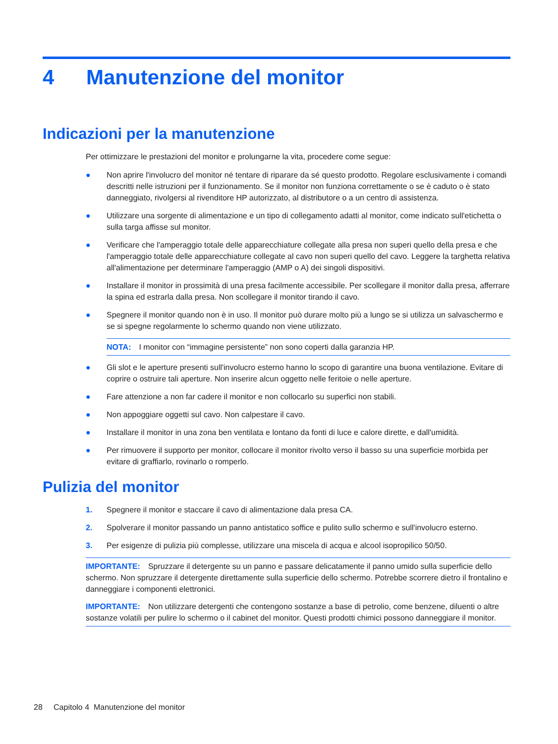4 Manutenzione del monitor
Indicazioni per la manutenzione
Per ottimizzare le prestazioni del monitor e prolungarne la vita, procedere come segue:
● Non aprire l'involucro del monitor né tentare di riparare da sé questo prodotto. Regolare esclusivamente i comandi descritti nelle istruzioni per il funzionamento. Se il monitor non funziona correttamente o se è caduto o è stato danneggiato, rivolgersi al rivenditore HP autorizzato, al distributore o a un centro di assistenza.
● Utilizzare una sorgente di alimentazione e un tipo di collegamento adatti al monitor, come indicato sull'etichetta o sulla targa affisse sul monitor.
● Verificare che l'amperaggio totale delle apparecchiature collegate alla presa non superi quello della presa e che l'amperaggio totale delle apparecchiature collegate al cavo non superi quello del cavo. Leggere la targhetta relativa all'alimentazione per determinare l'amperaggio (AMP o A) dei singoli dispositivi.
● Installare il monitor in prossimità di una presa facilmente accessibile. Per scollegare il monitor dalla presa, afferrare la spina ed estrarla dalla presa. Non scollegare il monitor tirando il cavo.
● Spegnere il monitor quando non è in uso. Il monitor può durare molto più a lungo se si utilizza un salvaschermo e se si spegne regolarmente lo schermo quando non viene utilizzato.
NOTA: I monitor con “immagine persistente” non sono coperti dalla garanzia HP.
● Gli slot e le aperture presenti sull'involucro esterno hanno lo scopo di garantire una buona ventilazione. Evitare di coprire o ostruire tali aperture. Non inserire alcun oggetto nelle feritoie o nelle aperture.
● Fare attenzione a non far cadere il monitor e non collocarlo su superfici non stabili.
● Non appoggiare oggetti sul cavo. Non calpestare il cavo.
● Installare il monitor in una zona ben ventilata e lontano da fonti di luce e calore dirette, e dall'umidità.
● Per rimuovere il supporto per monitor, collocare il monitor rivolto verso il basso su una superficie morbida per evitare di graffiarlo, rovinarlo o romperlo.
Pulizia del monitor
1. Spegnere il monitor e staccare il cavo di alimentazione dala presa CA.
2. Spolverare il monitor passando un panno antistatico soffice e pulito sullo schermo e sull'involucro esterno.
3. Per esigenze di pulizia più complesse, utilizzare una miscela di acqua e alcool isopropilico 50/50.
IMPORTANTE: Spruzzare il detergente su un panno e passare delicatamente il panno umido sulla superficie dello schermo. Non spruzzare il detergente direttamente sulla superficie dello schermo. Potrebbe scorrere dietro il frontalino e danneggiare i componenti elettronici.
IMPORTANTE: Non utilizzare detergenti che contengono sostanze a base di petrolio, come benzene, diluenti o altre sostanze volatili per pulire lo schermo o il cabinet del monitor. Questi prodotti chimici possono danneggiare il monitor.
28 Capitolo 4 Manutenzione del monitor